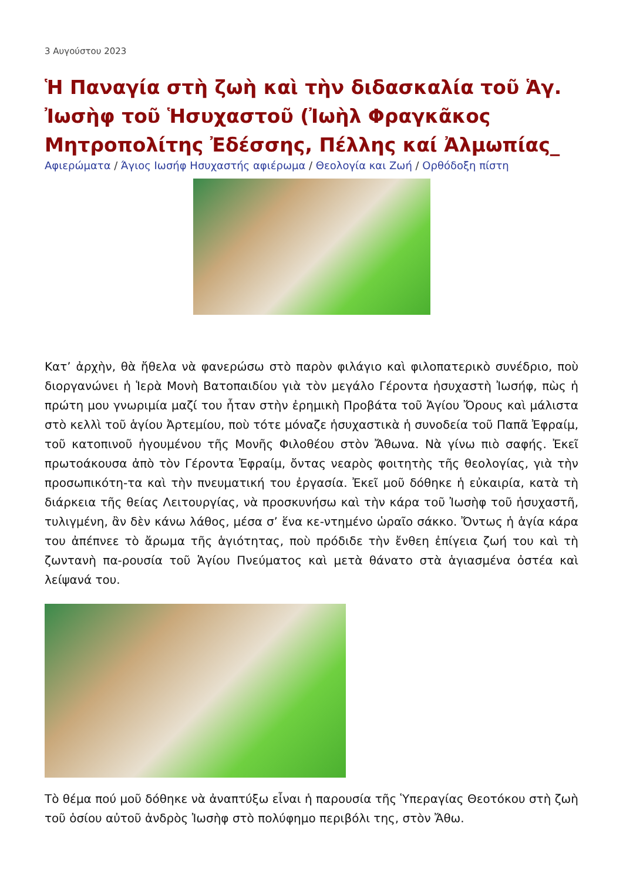3 Αυγούστου 2023
Ἡ Παναγία στὴ ζωὴ καὶ τὴν διδασκαλία τοῦ Ἁγ. Ἰωσὴφ τοῦ Ἡσυχαστοῦ (Ἰωὴλ Φραγκᾶκος Μητροπολίτης Ἐδέσσης, Πέλλης καί Ἀλμωπίας_
Αφιερώματα / Άγιος Ιωσήφ Ησυχαστής αφιέρωμα / Θεολογία και Ζωή / Ορθόδοξη πίστη
Κατ’ ἀρχὴν, θὰ ἤθελα νὰ φανερώσω στὸ παρὸν φιλάγιο καὶ φιλοπατερικὸ συνέδριο, ποὺ διοργανώνει ἡ Ἱερὰ Μονὴ Βατοπαιδίου γιὰ τὸν μεγάλο Γέροντα ἡσυχαστὴ Ἰωσήφ, πὼς ἡ πρώτη μου γνωριμία μαζί του ἦταν στὴν ἐρημικὴ Προβάτα τοῦ Ἁγίου Ὄρους καὶ μάλιστα στὸ κελλὶ τοῦ ἁγίου Ἀρτεμίου, ποὺ τότε μόναζε ἡσυχαστικὰ ἡ συνοδεία τοῦ Παπᾶ Ἐφραίμ, τοῦ κατοπινοῦ ἡγουμένου τῆς Μονῆς Φιλοθέου στὸν Ἄθωνα. Νὰ γίνω πιὸ σαφής. Ἐκεῖ πρωτοάκουσα ἀπὸ τὸν Γέροντα Ἐφραίμ, ὄντας νεαρὸς φοιτητὴς τῆς θεολογίας, γιὰ τὴν προσωπικότη-τα καὶ τὴν πνευματική του ἐργασία. Ἐκεῖ μοῦ δόθηκε ἡ εὐκαιρία, κατὰ τὴ διάρκεια τῆς θείας Λειτουργίας, νὰ προσκυνήσω καὶ τὴν κάρα τοῦ Ἰωσὴφ τοῦ ἡσυχαστῆ, τυλιγμένη, ἂν δὲν κάνω λάθος, μέσα σ’ ἕνα κε-ντημένο ὡραῖο σάκκο. Ὄντως ἡ ἁγία κάρα του ἀπέπνεε τὸ ἄρωμα τῆς ἁγιότητας, ποὺ πρόδιδε τὴν ἔνθεη ἐπίγεια ζωή του καὶ τὴ ζωντανὴ πα-ρουσία τοῦ Ἁγίου Πνεύματος καὶ μετὰ θάνατο στὰ ἁγιασμένα ὀστέα καὶ λείψανά του.
Τὸ θέμα πού μοῦ δόθηκε νὰ ἀναπτύξω εἶναι ἡ παρουσία τῆς Ὑπεραγίας Θεοτόκου στὴ ζωὴ τοῦ ὁσίου αὐτοῦ ἀνδρὸς Ἰωσὴφ στὸ πολύφημο περιβόλι της, στὸν Ἄθω.